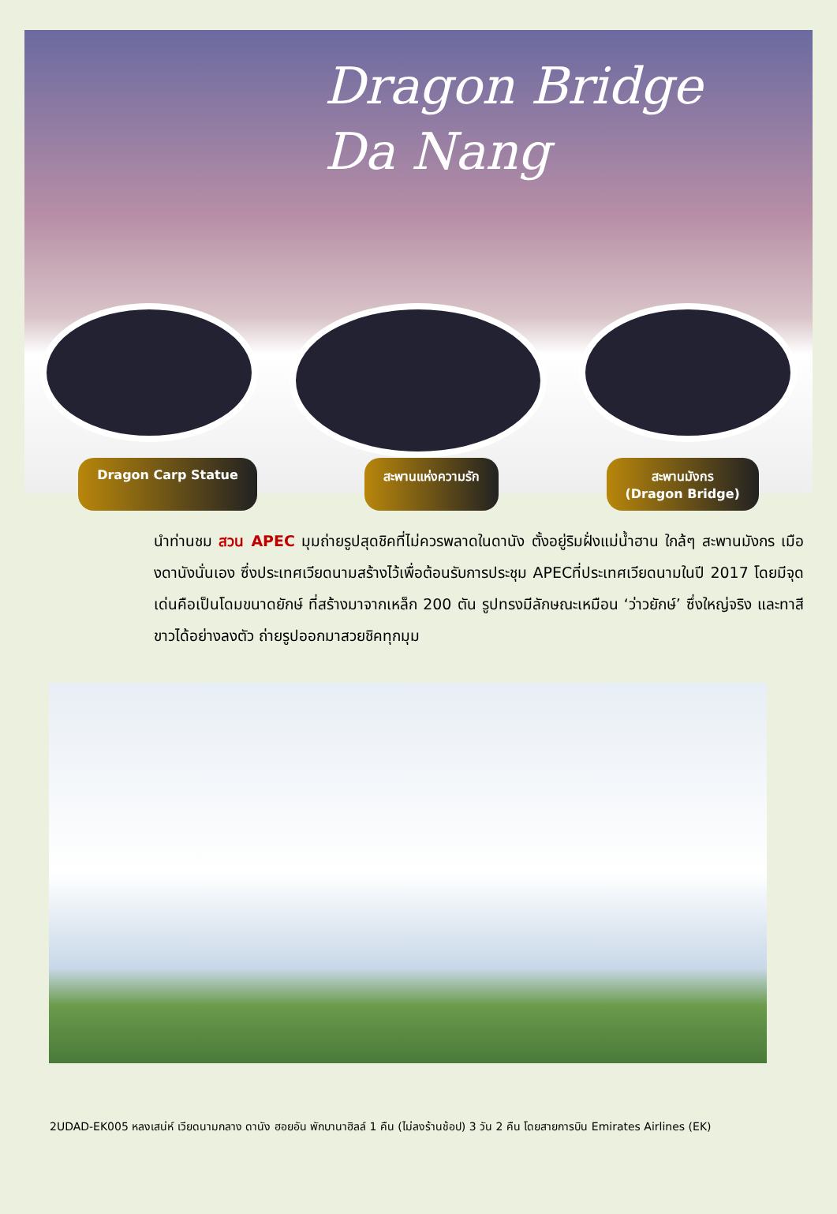Dragon Bridge
Da Nang
Dragon Carp Statue สะพานแห่งความรัก สะพานมังกร
(Dragon Bridge)
นำท่านชม สวน APEC มุมถ่ายรูปสุดชิคที่ไม่ควรพลาดในดานัง ตั้งอยู่ริมฝั่งแม่น้ำฮาน ใกล้ๆ สะพานมังกร เมืองดานังนั่นเอง ซึ่งประเทศเวียดนามสร้างไว้เพื่อต้อนรับการประชุม APECที่ประเทศเวียดนามในปี 2017 โดยมีจุดเด่นคือเป็นโดมขนาดยักษ์ ที่สร้างมาจากเหล็ก 200 ตัน รูปทรงมีลักษณะเหมือน ‘ว่าวยักษ์’ ซึ่งใหญ่จริง และทาสีขาวได้อย่างลงตัว ถ่ายรูปออกมาสวยชิคทุกมุม
2UDAD-EK005 หลงเสน่ห์ เวียดนามกลาง ดานัง ฮอยอัน พักบานาฮิลล์ 1 คืน (ไม่ลงร้านช้อป) 3 วัน 2 คืน โดยสายการบิน Emirates Airlines (EK)